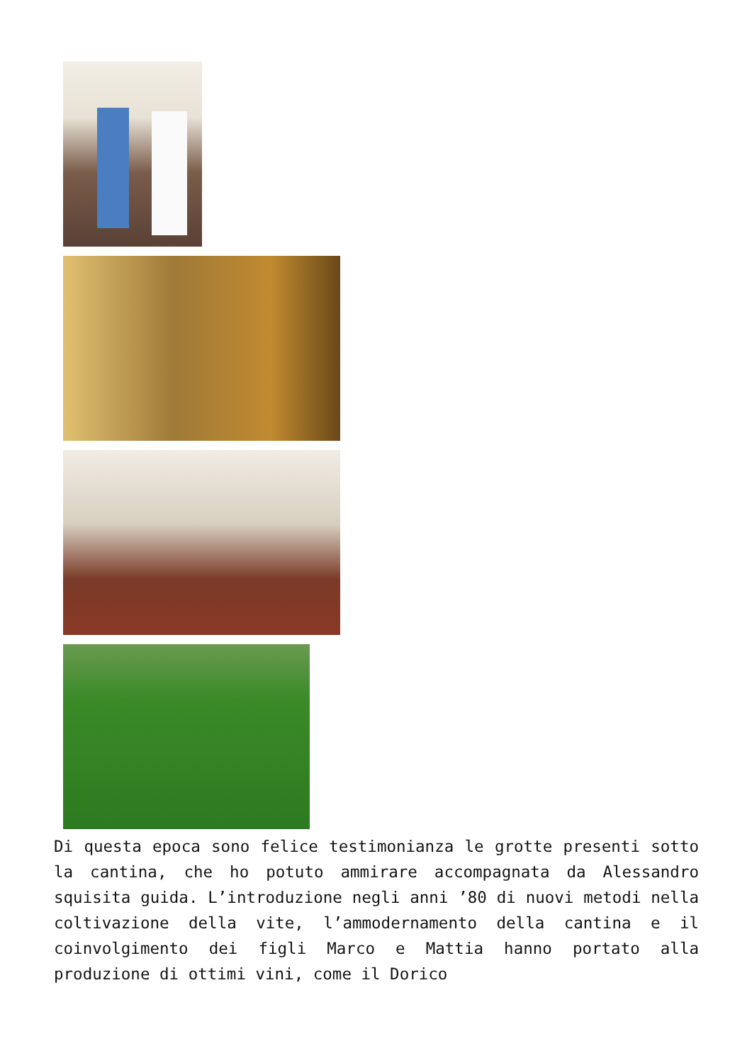Di questa epoca sono felice testimonianza le grotte presenti sotto la cantina, che ho potuto ammirare accompagnata da Alessandro squisita guida. L’introduzione negli anni ’80 di nuovi metodi nella coltivazione della vite, l’ammodernamento della cantina e il coinvolgimento dei figli Marco e Mattia hanno portato alla produzione di ottimi vini, come il Dorico